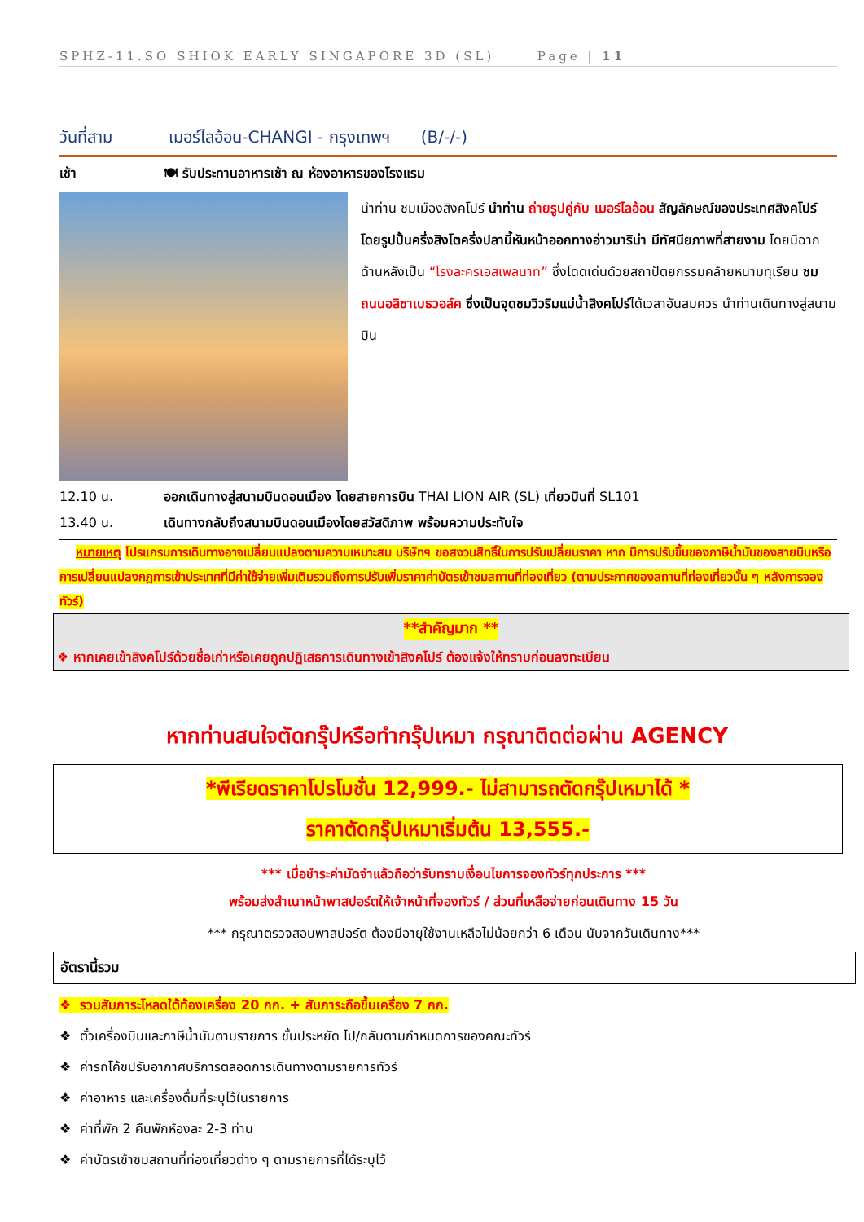SPHZ-11.SO SHIOK EARLY SINGAPORE 3D (SL) Page | 11
วันที่สาม เมอร์ไลอ้อน-CHANGI - กรุงเทพฯ (B/-/-)
เช้า 🍽 รับประทานอาหารเช้า ณ ห้องอาหารของโรงแรม
นำท่าน ชมเมืองสิงคโปร์ นำท่าน ถ่ายรูปคู่กับ เมอร์ไลอ้อน สัญลักษณ์ของประเทศสิงคโปร์ โดยรูปปั้นครึ่งสิงโตครึ่งปลานี้หันหน้าออกทางอ่าวมาริน่า มีทัศนียภาพที่สายงาม โดยมีฉากด้านหลังเป็น “โรงละครเอสเพลนาท” ซึ่งโดดเด่นด้วยสถาปัตยกรรมคล้ายหนามทุเรียน ชม ถนนอลิซาเบธวอล์ค ซึ่งเป็นจุดชมวิวริมแม่น้ำสิงคโปร์ได้เวลาอันสมควร นำท่านเดินทางสู่สนามบิน
12.10 น. ออกเดินทางสู่สนามบินดอนเมือง โดยสายการบิน THAI LION AIR (SL) เที่ยวบินที่ SL101
13.40 น. เดินทางกลับถึงสนามบินดอนเมืองโดยสวัสดิภาพ พร้อมความประทับใจ
หมายเหตุ โปรแกรมการเดินทางอาจเปลี่ยนแปลงตามความเหมาะสม บริษัทฯ ขอสงวนสิทธิ์ในการปรับเปลี่ยนราคา หาก มีการปรับขึ้นของภาษีน้ำมันของสายบินหรือการเปลี่ยนแปลงกฎการเข้าประเทศที่มีค่าใช้จ่ายเพิ่มเติมรวมถึงการปรับเพิ่มราคาค่าบัตรเข้าชมสถานที่ท่องเที่ยว (ตามประกาศของสถานที่ท่องเที่ยวนั้น ๆ หลังการจองทัวร์)
**สำคัญมาก **
❖ หากเคยเข้าสิงคโปร์ด้วยชื่อเก่าหรือเคยถูกปฏิเสธการเดินทางเข้าสิงคโปร์ ต้องแจ้งให้ทราบก่อนลงทะเบียน
หากท่านสนใจตัดกรุ๊ปหรือทำกรุ๊ปเหมา กรุณาติดต่อผ่าน AGENCY
*พีเรียดราคาโปรโมชั่น 12,999.- ไม่สามารถตัดกรุ๊ปเหมาได้ *
ราคาตัดกรุ๊ปเหมาเริ่มต้น 13,555.-
*** เมื่อชำระค่ามัดจำแล้วถือว่ารับทราบเงื่อนไขการจองทัวร์ทุกประการ ***
พร้อมส่งสำเนาหน้าพาสปอร์ตให้เจ้าหน้าที่จองทัวร์ / ส่วนที่เหลือจ่ายก่อนเดินทาง 15 วัน
*** กรุณาตรวจสอบพาสปอร์ต ต้องมีอายุใช้งานเหลือไม่น้อยกว่า 6 เดือน นับจากวันเดินทาง***
อัตรานี้รวม
❖ รวมสัมภาระโหลดใต้ท้องเครื่อง 20 กก. + สัมภาระถือขึ้นเครื่อง 7 กก.
❖ ตั๋วเครื่องบินและภาษีน้ำมันตามรายการ ชั้นประหยัด ไป/กลับตามกำหนดการของคณะทัวร์
❖ ค่ารถโค้ชปรับอากาศบริการตลอดการเดินทางตามรายการทัวร์
❖ ค่าอาหาร และเครื่องดื่มที่ระบุไว้ในรายการ
❖ ค่าที่พัก 2 คืนพักห้องละ 2-3 ท่าน
❖ ค่าบัตรเข้าชมสถานที่ท่องเที่ยวต่าง ๆ ตามรายการที่ได้ระบุไว้